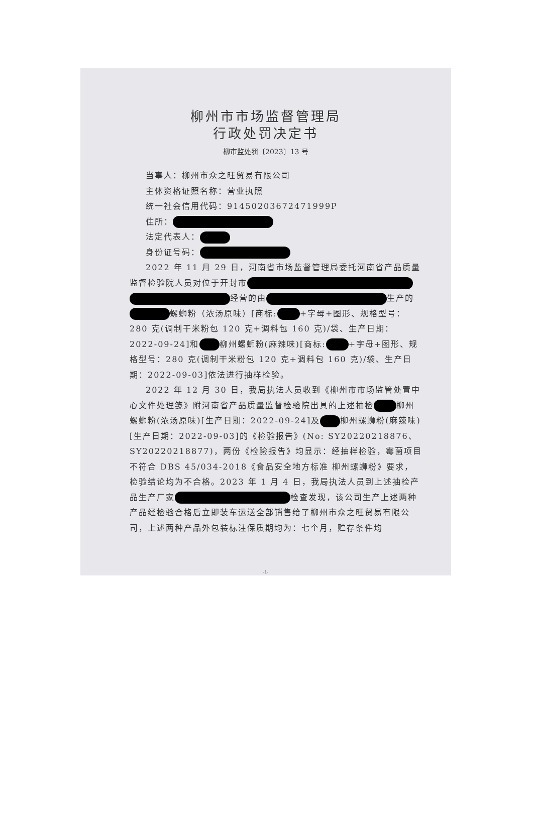柳州市市场监督管理局
行政处罚决定书
柳市监处罚〔2023〕13 号
当事人：柳州市众之旺贸易有限公司
主体资格证照名称：营业执照
统一社会信用代码：91450203672471999P
住所：
法定代表人：
身份证号码：
2022 年 11 月 29 日，河南省市场监督管理局委托河南省产品质量监督检验院人员对位于开封市 经营的由 生产的 螺蛳粉（浓汤原味）[商标: +字母+图形、规格型号：280 克(调制干米粉包 120 克+调料包 160 克)/袋、生产日期：2022-09-24]和 柳州螺蛳粉(麻辣味)[商标: +字母+图形、规格型号：280 克(调制干米粉包 120 克+调料包 160 克)/袋、生产日期：2022-09-03]依法进行抽样检验。
2022 年 12 月 30 日，我局执法人员收到《柳州市市场监管处置中心文件处理笺》附河南省产品质量监督检验院出具的上述抽检 柳州螺蛳粉(浓汤原味)[生产日期：2022-09-24]及 柳州螺蛳粉(麻辣味)[生产日期：2022-09-03]的《检验报告》(No: SY20220218876、SY20220218877)，两份《检验报告》均显示：经抽样检验，霉菌项目不符合 DBS 45/034-2018《食品安全地方标准 柳州螺蛳粉》要求，检验结论均为不合格。2023 年 1 月 4 日，我局执法人员到上述抽检产品生产厂家 检查发现，该公司生产上述两种产品经检验合格后立即装车运送全部销售给了柳州市众之旺贸易有限公司，上述两种产品外包装标注保质期均为：七个月，贮存条件均
-1-